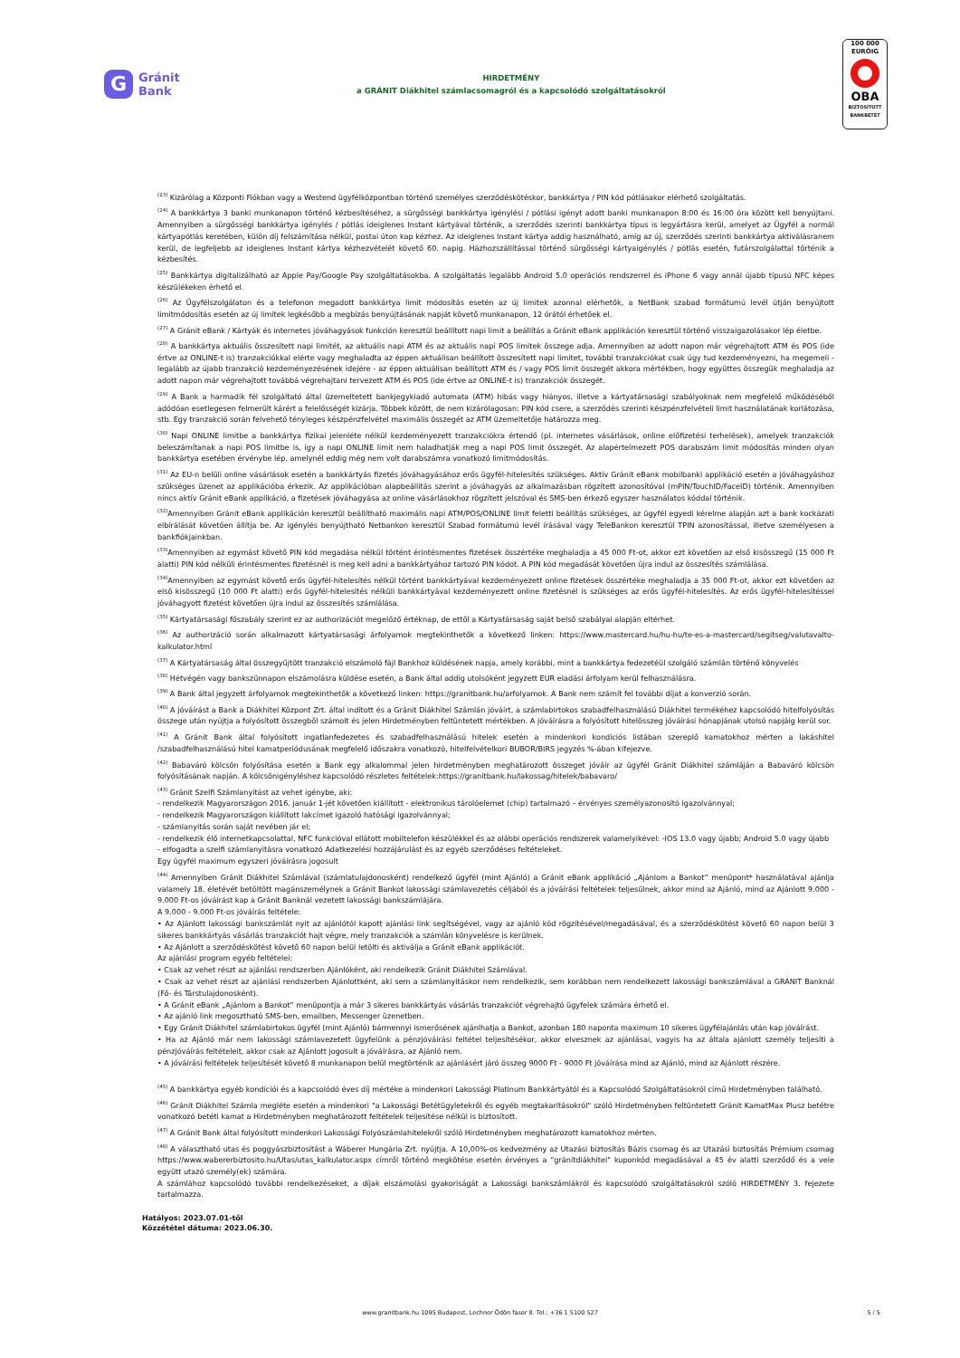G
Gránit
Bank
HIRDETMÉNY
a GRÁNIT Diákhitel számlacsomagról és a kapcsolódó szolgáltatásokról
100 000
EURÓIG
OBA
BIZTOSÍTOTT
BANKBETÉT
<sup>(23)</sup> Kizárólag a Központi Fiókban vagy a Westend ügyfélközpontban történő személyes szerződéskötéskor, bankkártya / PIN kód pótlásakor elérhető szolgáltatás.
<sup>(24)</sup> A bankkártya 3 banki munkanapon történő kézbesítéséhez, a sürgősségi bankkártya igénylési / pótlási igényt adott banki munkanapon 8:00 és 16:00 óra között kell benyújtani. Amennyiben a sürgősségi bankkártya igénylés / pótlás ideiglenes Instant kártyával történik, a szerződés szerinti bankkártya típus is legyártásra kerül, amelyet az Ügyfél a normál kártyapótlás keretében, külön díj felszámítása nélkül, postai úton kap kézhez. Az ideiglenes Instant kártya addig használható, amíg az új, szerződés szerinti bankkártya aktiválásranem kerül, de legfeljebb az ideiglenes Instant kártya kézhezvételét követő 60. napig. Házhozszállítással történő sürgősségi kártyaigénylés / pótlás esetén, futárszolgálattal történik a kézbesítés.
<sup>(25)</sup> Bankkártya digitalizálható az Apple Pay/Google Pay szolgáltatásokba. A szolgáltatás legalább Android 5.0 operációs rendszerrel és iPhone 6 vagy annál újabb típusú NFC képes készülékeken érhető el.
<sup>(26)</sup> Az Ügyfélszolgálaton és a telefonon megadott bankkártya limit módosítás esetén az új limitek azonnal elérhetők, a NetBank szabad formátumú levél útján benyújtott limitmódosítás esetén az új limitek legkésőbb a megbízás benyújtásának napját követő munkanapon, 12 órától érhetőek el.
<sup>(27)</sup> A Gránit eBank / Kártyák és internetes jóváhagyások funkción keresztül beállított napi limit a beállítás a Gránit eBank applikáción keresztül történő visszaigazolásakor lép életbe.
<sup>(28)</sup> A bankkártya aktuális összesített napi limitét, az aktuális napi ATM és az aktuális napi POS limitek összege adja. Amennyiben az adott napon már végrehajtott ATM és POS (ide értve az ONLINE-t is) tranzakciókkal elérte vagy meghaladta az éppen aktuálisan beállított összesített napi limitet, további tranzakciókat csak úgy tud kezdeményezni, ha megemeli - legalább az újabb tranzakció kezdeményezésének idejére - az éppen aktuálisan beállított ATM és / vagy POS limit összegét akkora mértékben, hogy együttes összegük meghaladja az adott napon már végrehajtott továbbá végrehajtani tervezett ATM és POS (ide értve az ONLINE-t is) tranzakciók összegét.
<sup>(29)</sup> A Bank a harmadik fél szolgáltató által üzemeltetett bankjegykiadó automata (ATM) hibás vagy hiányos, illetve a kártyatársasági szabályoknak nem megfelelő működéséből adódóan esetlegesen felmerült kárért a felelősségét kizárja. Többek között, de nem kizárólagosan: PIN kód csere, a szerződés szerinti készpénzfelvételi limit használatának korlátozása, stb. Egy tranzakció során felvehető tényleges készpénzfelvétel maximális összegét az ATM üzemeltetője határozza meg.
<sup>(30)</sup> Napi ONLINE limitbe a bankkártya fizikai jelenléte nélkül kezdeményezett tranzakciókra értendő (pl. internetes vásárlások, online előfizetési terhelések), amelyek tranzakciók beleszámítanak a napi POS limitbe is, így a napi ONLINE limit nem haladhatják meg a napi POS limit összegét. Az alapértelmezett POS darabszám limit módosítás minden olyan bankkártya esetében érvénybe lép, amelynél eddig még nem volt darabszámra vonatkozó limitmódosítás.
<sup>(31)</sup> Az EU-n belüli online vásárlások esetén a bankkártyás fizetés jóváhagyásához erős ügyfél-hitelesítés szükséges. Aktív Gránit eBank mobilbanki applikáció esetén a jóváhagyáshoz szükséges üzenet az applikációba érkezik. Az applikációban alapbeállítás szerint a jóváhagyás az alkalmazásban rögzített azonosítóval (mPIN/TouchID/FaceID) történik. Amennyiben nincs aktív Gránit eBank applikáció, a fizetések jóváhagyása az online vásárlásokhoz rögzített jelszóval és SMS-ben érkező egyszer használatos kóddal történik.
<sup>(32)</sup> Amennyiben Gránit eBank applikáción keresztül beállítható maximális napi ATM/POS/ONLINE limit feletti beállítás szükséges, az ügyfél egyedi kérelme alapján azt a bank kockázati elbírálását követően állítja be. Az igénylés benyújtható Netbankon keresztül Szabad formátumú levél írásával vagy TeleBankon keresztül TPIN azonosítással, illetve személyesen a bankfiókjainkban.
<sup>(33)</sup> Amennyiben az egymást követő PIN kód megadása nélkül történt érintésmentes fizetések összértéke meghaladja a 45 000 Ft-ot, akkor ezt követően az első kisösszegű (15 000 Ft alatti) PIN kód nélküli érintésmentes fizetésnél is meg kell adni a bankkártyához tartozó PIN kódot. A PIN kód megadását követően újra indul az összesítés számlálása.
<sup>(34)</sup> Amennyiben az egymást követő erős ügyfél-hitelesítés nélkül történt bankkártyával kezdeményezett online fizetések összértéke meghaladja a 35 000 Ft-ot, akkor ezt követően az első kisösszegű (10 000 Ft alatti) erős ügyfél-hitelesítés nélküli bankkártyával kezdeményezett online fizetésnél is szükséges az erős ügyfél-hitelesítés. Az erős ügyfél-hitelesítéssel jóváhagyott fizetést követően újra indul az összesítés számlálása.
<sup>(35)</sup> Kártyatársasági főszabály szerint ez az authorizációt megelőző értéknap, de ettől a Kártyatársaság saját belső szabályai alapján eltérhet.
<sup>(36)</sup> Az authorizáció során alkalmazott kártyatársasági árfolyamok megtekinthetők a következő linken: https://www.mastercard.hu/hu-hu/te-es-a-mastercard/segitseg/valutavalto-kalkulator.html
<sup>(37)</sup> A Kártyatársaság által összegyűjtött tranzakció elszámoló fájl Bankhoz küldésének napja, amely korábbi, mint a bankkártya fedezetéül szolgáló számlán történő könyvelés
<sup>(38)</sup> Hétvégén vagy bankszünnapon elszámolásra küldése esetén, a Bank által addig utolsóként jegyzett EUR eladási árfolyam kerül felhasználásra.
<sup>(39)</sup> A Bank által jegyzett árfolyamok megtekinthetők a következő linken: https://granitbank.hu/arfolyamok. A Bank nem számít fel további díjat a konverzió során.
<sup>(40)</sup> A jóváírást a Bank a Diákhitel Központ Zrt. által indított és a Gránit Diákhitel Számlán jóváírt, a számlabirtokos szabadfelhasználású Diákhitel termékéhez kapcsolódó hitelfolyósítás összege után nyújtja a folyósított összegből számolt és jelen Hirdetményben feltüntetett mértékben. A jóváírásra a folyósított hitelösszeg jóváírási hónapjának utolsó napjáig kerül sor.
<sup>(41)</sup> A Gránit Bank által folyósított ingatlanfedezetes és szabadfelhasználású hitelek esetén a mindenkori kondíciós listában szereplő kamatokhoz mérten a lakáshitel /szabadfelhasználású hitel kamatperiódusának megfelelő időszakra vonatkozó, hitelfelvételkori BUBOR/BIRS jegyzés %-ában kifejezve.
<sup>(42)</sup> Babaváró kölcsön folyósítása esetén a Bank egy alkalommal jelen hirdetményben meghatározott összeget jóváír az ügyfél Gránit Diákhitel számláján a Babaváró kölcsön folyósításának napján. A kölcsönigényléshez kapcsolódó részletes feltételek:https://granitbank.hu/lakossag/hitelek/babavaro/
<sup>(43)</sup> Gránit Szelfi Számlanyitást az vehet igénybe, aki:
- rendelkezik Magyarországon 2016. január 1-jét követően kiállított - elektronikus tárolóelemet (chip) tartalmazó – érvényes személyazonosító igazolvánnyal;
- rendelkezik Magyarországon kiállított lakcímet igazoló hatósági igazolvánnyal;
- számlanyitás során saját nevében jár el;
- rendelkezik élő internetkapcsolattal, NFC funkcióval ellátott mobiltelefon készülékkel és az alábbi operációs rendszerek valamelyikével: -IOS 13.0 vagy újabb; Android 5.0 vagy újabb
- elfogadta a szelfi számlanyitásra vonatkozó Adatkezelési hozzájárulást és az egyéb szerződéses feltételeket.
Egy ügyfél maximum egyszeri jóváírásra jogosult
<sup>(44)</sup> Amennyiben Gránit Diákhitel Számlával (számlatulajdonosként) rendelkező ügyfél (mint Ajánló) a Gránit eBank applikáció „Ajánlom a Bankot” menüpont* használatával ajánlja valamely 18. életévét betöltött magánszemélynek a Gránit Bankot lakossági számlavezetés céljából és a jóváírási feltételek teljesülnek, akkor mind az Ajánló, mind az Ajánlott 9.000 - 9.000 Ft-os jóváírást kap a Gránit Banknál vezetett lakossági bankszámlájára.
A 9.000 - 9.000 Ft-os jóváírás feltétele:
• Az Ajánlott lakossági bankszámlát nyit az ajánlótól kapott ajánlási link segítségével, vagy az ajánló kód rögzítésével/megadásával, és a szerződéskötést követő 60 napon belül 3 sikeres bankkártyás vásárlás tranzakciót hajt végre, mely tranzakciók a számlán könyvelésre is kerülnek.
• Az Ajánlott a szerződéskötést követő 60 napon belül letölti és aktiválja a Gránit eBank applikációt.
Az ajánlási program egyéb feltételei:
• Csak az vehet részt az ajánlási rendszerben Ajánlóként, aki rendelkezik Gránit Diákhitel Számlával.
• Csak az vehet részt az ajánlási rendszerben Ajánlottként, aki sem a számlanyitáskor nem rendelkezik, sem korábban nem rendelkezett lakossági bankszámlával a GRÁNIT Banknál (Fő- és Társtulajdonosként).
• A Gránit eBank „Ajánlom a Bankot” menüpontja a már 3 sikeres bankkártyás vásárlás tranzakciót végrehajtó ügyfelek számára érhető el.
• Az ajánló link megosztható SMS-ben, emailben, Messenger üzenetben.
• Egy Gránit Diákhitel számlabirtokos ügyfél (mint Ajánló) bármennyi ismerősének ajánlhatja a Bankot, azonban 180 naponta maximum 10 sikeres ügyfélajánlás után kap jóváírást.
• Ha az Ajánló már nem lakossági számlavezetett ügyfelünk a pénzjóváírási feltétel teljesítésékor, akkor elvesznek az ajánlásai, vagyis ha az általa ajánlott személy teljesíti a pénzjóváírás feltételeit, akkor csak az Ajánlott jogosult a jóváírásra, az Ajánló nem.
• A jóváírási feltételek teljesítését követő 8 munkanapon belül megtörténik az ajánlásért járó összeg 9000 Ft - 9000 Ft jóváírása mind az Ajánló, mind az Ajánlott részére.
<sup>(45)</sup> A bankkártya egyéb kondíciói és a kapcsolódó éves díj mértéke a mindenkori Lakossági Platinum Bankkártyától és a Kapcsolódó Szolgáltatásokról című Hirdetményben található.
<sup>(46)</sup> Gránit Diákhitel Számla megléte esetén a mindenkori "a Lakossági Betétügyletekről és egyéb megtakarításokról" szóló Hirdetményben feltüntetett Gránit KamatMax Plusz betétre vonatkozó betéti kamat a Hirdetményben meghatározott feltételek teljesítése nélkül is biztosított.
<sup>(47)</sup> A Gránit Bank által folyósított mindenkori Lakossági Folyószámlahitelekről szóló Hirdetményben meghatározott kamatokhoz mérten.
<sup>(48)</sup> A választható utas és poggyászbiztosítást a Wáberer Hungária Zrt. nyújtja. A 10,00%-os kedvezmény az Utazási biztosítás Bázis csomag és az Utazási biztosítás Prémium csomag https://www.wabererbiztosito.hu/Utas/utas_kalkulator.aspx címről történő megkötése esetén érvényes a "gránitdiákhitel" kuponkód megadásával a 45 év alatti szerződő és a vele együtt utazó személy(ek) számára.
A számlához kapcsolódó további rendelkezéseket, a díjak elszámolási gyakoriságát a Lakossági bankszámlákról és kapcsolódó szolgáltatásokról szóló HIRDETMÉNY 3. fejezete tartalmazza.
Hatályos: 2023.07.01-től
Közzététel dátuma: 2023.06.30.
www.granitbank.hu 1095 Budapest, Lechner Ödön fasor 8. Tel.: +36 1 5100 527
5 / 5